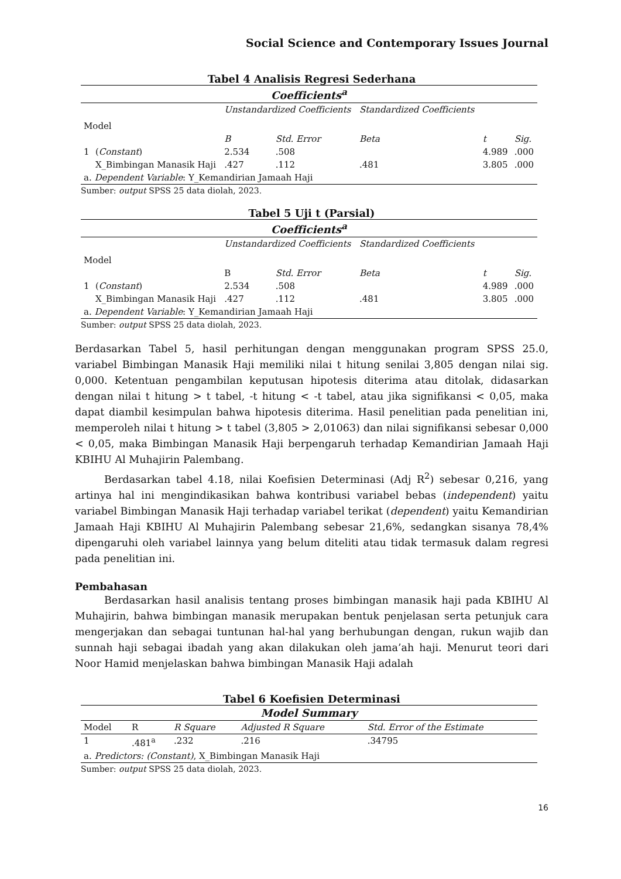Social Science and Contemporary Issues Journal
Tabel 4 Analisis Regresi Sederhana
| Coefficients<sup>a</sup> | | | | | | |
| --- | --- | --- | --- | --- | --- | --- |
| Model | | Unstandardized Coefficients | | Standardized Coefficients | | |
| | | B | Std. Error | Beta | t | Sig. |
| 1 | ( Constant ) | 2.534 | .508 | | 4.989 | .000 |
| | X_Bimbingan Manasik Haji | .427 | .112 | .481 | 3.805 | .000 |
| a. Dependent Variable : Y_Kemandirian Jamaah Haji | | | | | | |
Sumber: output SPSS 25 data diolah, 2023.
Tabel 5 Uji t (Parsial)
| Coefficients<sup>a</sup> | | | | | | |
| --- | --- | --- | --- | --- | --- | --- |
| Model | | Unstandardized Coefficients | | Standardized Coefficients | | |
| | | B | Std. Error | Beta | t | Sig. |
| 1 | ( Constant ) | 2.534 | .508 | | 4.989 | .000 |
| | X_Bimbingan Manasik Haji | .427 | .112 | .481 | 3.805 | .000 |
| a. Dependent Variable : Y_Kemandirian Jamaah Haji | | | | | | |
Sumber: output SPSS 25 data diolah, 2023.
Berdasarkan Tabel 5, hasil perhitungan dengan menggunakan program SPSS 25.0, variabel Bimbingan Manasik Haji memiliki nilai t hitung senilai 3,805 dengan nilai sig. 0,000. Ketentuan pengambilan keputusan hipotesis diterima atau ditolak, didasarkan dengan nilai t hitung > t tabel, -t hitung < -t tabel, atau jika signifikansi < 0,05, maka dapat diambil kesimpulan bahwa hipotesis diterima. Hasil penelitian pada penelitian ini, memperoleh nilai t hitung > t tabel (3,805 > 2,01063) dan nilai signifikansi sebesar 0,000 < 0,05, maka Bimbingan Manasik Haji berpengaruh terhadap Kemandirian Jamaah Haji KBIHU Al Muhajirin Palembang.
Berdasarkan tabel 4.18, nilai Koefisien Determinasi (Adj R<sup>2</sup>) sebesar 0,216, yang artinya hal ini mengindikasikan bahwa kontribusi variabel bebas (independent) yaitu variabel Bimbingan Manasik Haji terhadap variabel terikat (dependent) yaitu Kemandirian Jamaah Haji KBIHU Al Muhajirin Palembang sebesar 21,6%, sedangkan sisanya 78,4% dipengaruhi oleh variabel lainnya yang belum diteliti atau tidak termasuk dalam regresi pada penelitian ini.
Pembahasan
Berdasarkan hasil analisis tentang proses bimbingan manasik haji pada KBIHU Al Muhajirin, bahwa bimbingan manasik merupakan bentuk penjelasan serta petunjuk cara mengerjakan dan sebagai tuntunan hal-hal yang berhubungan dengan, rukun wajib dan sunnah haji sebagai ibadah yang akan dilakukan oleh jama’ah haji. Menurut teori dari Noor Hamid menjelaskan bahwa bimbingan Manasik Haji adalah
Tabel 6 Koefisien Determinasi
| Model Summary | | | | |
| --- | --- | --- | --- | --- |
| Model | R | R Square | Adjusted R Square | Std. Error of the Estimate |
| 1 | .481<sup>a</sup> | .232 | .216 | .34795 |
| a. Predictors: (Constant) , X_Bimbingan Manasik Haji | | | | |
Sumber: output SPSS 25 data diolah, 2023.
16